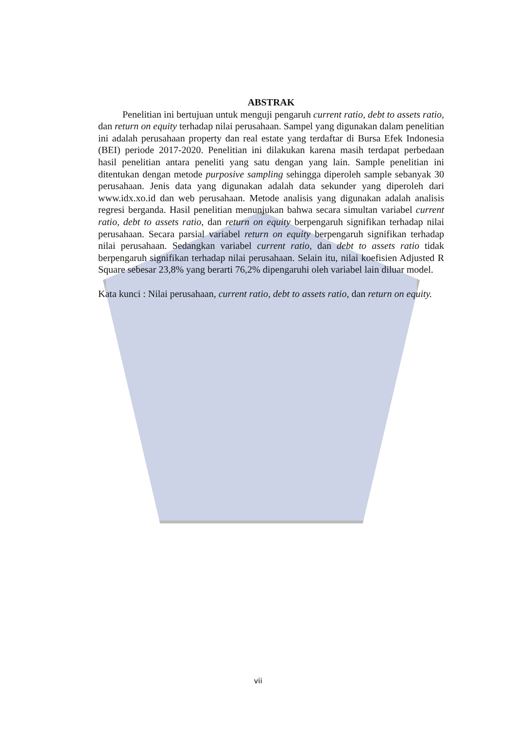ABSTRAK
Penelitian ini bertujuan untuk menguji pengaruh current ratio, debt to assets ratio, dan return on equity terhadap nilai perusahaan. Sampel yang digunakan dalam penelitian ini adalah perusahaan property dan real estate yang terdaftar di Bursa Efek Indonesia (BEI) periode 2017-2020. Penelitian ini dilakukan karena masih terdapat perbedaan hasil penelitian antara peneliti yang satu dengan yang lain. Sample penelitian ini ditentukan dengan metode purposive sampling sehingga diperoleh sample sebanyak 30 perusahaan. Jenis data yang digunakan adalah data sekunder yang diperoleh dari www.idx.xo.id dan web perusahaan. Metode analisis yang digunakan adalah analisis regresi berganda. Hasil penelitian menunjukan bahwa secara simultan variabel current ratio, debt to assets ratio, dan return on equity berpengaruh signifikan terhadap nilai perusahaan. Secara parsial variabel return on equity berpengaruh signifikan terhadap nilai perusahaan. Sedangkan variabel current ratio, dan debt to assets ratio tidak berpengaruh signifikan terhadap nilai perusahaan. Selain itu, nilai koefisien Adjusted R Square sebesar 23,8% yang berarti 76,2% dipengaruhi oleh variabel lain diluar model.
Kata kunci : Nilai perusahaan, current ratio, debt to assets ratio, dan return on equity.
vii